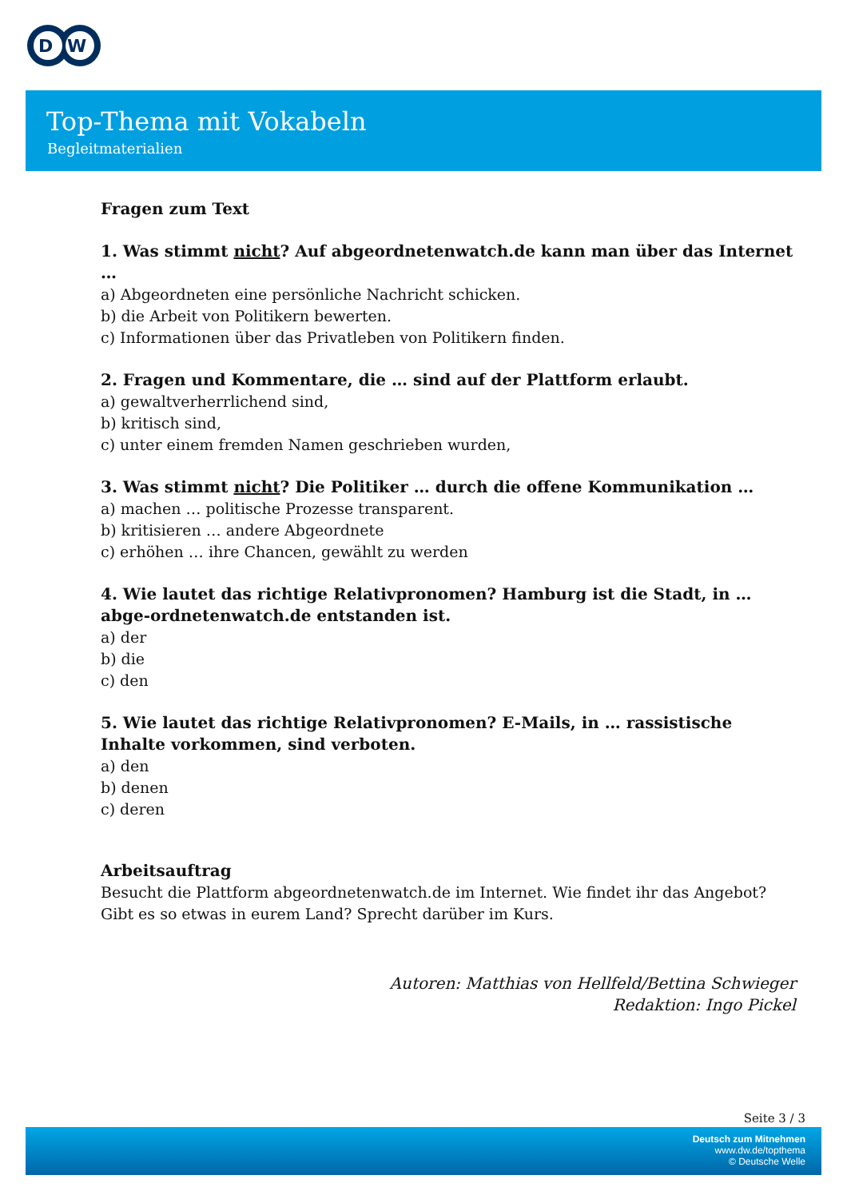D
W
Top-Thema mit Vokabeln
Begleitmaterialien
Fragen zum Text
1. Was stimmt nicht? Auf abgeordnetenwatch.de kann man über das Internet …
a) Abgeordneten eine persönliche Nachricht schicken.
b) die Arbeit von Politikern bewerten.
c) Informationen über das Privatleben von Politikern finden.
2. Fragen und Kommentare, die … sind auf der Plattform erlaubt.
a) gewaltverherrlichend sind,
b) kritisch sind,
c) unter einem fremden Namen geschrieben wurden,
3. Was stimmt nicht? Die Politiker … durch die offene Kommunikation …
a) machen … politische Prozesse transparent.
b) kritisieren … andere Abgeordnete
c) erhöhen … ihre Chancen, gewählt zu werden
4. Wie lautet das richtige Relativpronomen? Hamburg ist die Stadt, in … abge-ordnetenwatch.de entstanden ist.
a) der
b) die
c) den
5. Wie lautet das richtige Relativpronomen? E-Mails, in … rassistische Inhalte vorkommen, sind verboten.
a) den
b) denen
c) deren
Arbeitsauftrag
Besucht die Plattform abgeordnetenwatch.de im Internet. Wie findet ihr das Angebot? Gibt es so etwas in eurem Land? Sprecht darüber im Kurs.
Autoren: Matthias von Hellfeld/Bettina Schwieger
Redaktion: Ingo Pickel
Seite 3 / 3
Deutsch zum Mitnehmen
www.dw.de/topthema
© Deutsche Welle